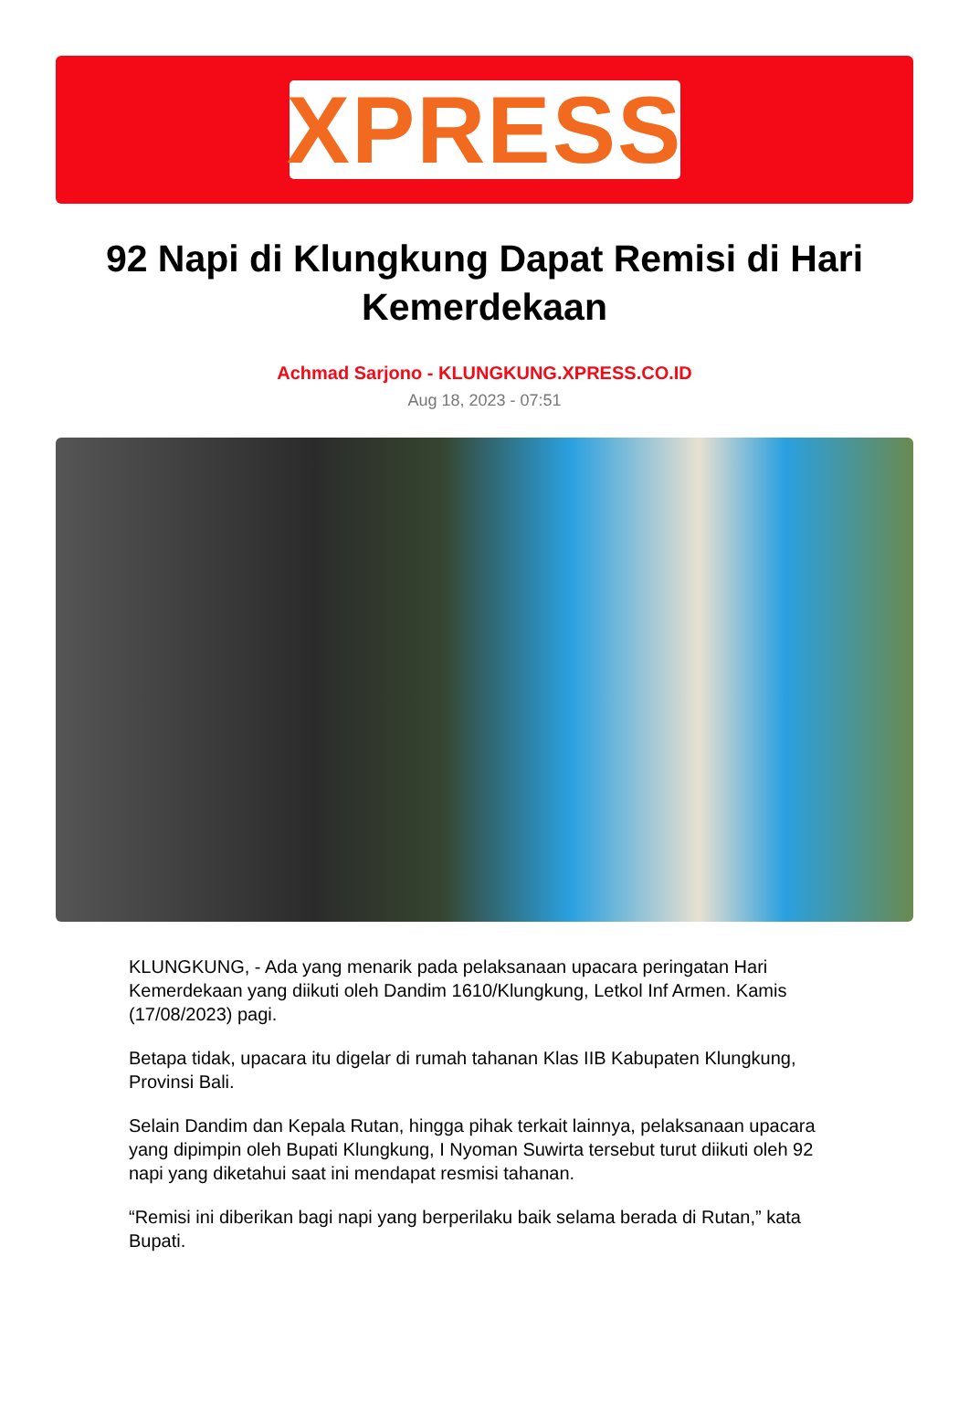XPRESS
92 Napi di Klungkung Dapat Remisi di Hari Kemerdekaan
Achmad Sarjono - KLUNGKUNG.XPRESS.CO.ID
Aug 18, 2023 - 07:51
KLUNGKUNG, - Ada yang menarik pada pelaksanaan upacara peringatan Hari Kemerdekaan yang diikuti oleh Dandim 1610/Klungkung, Letkol Inf Armen. Kamis (17/08/2023) pagi.
Betapa tidak, upacara itu digelar di rumah tahanan Klas IIB Kabupaten Klungkung, Provinsi Bali.
Selain Dandim dan Kepala Rutan, hingga pihak terkait lainnya, pelaksanaan upacara yang dipimpin oleh Bupati Klungkung, I Nyoman Suwirta tersebut turut diikuti oleh 92 napi yang diketahui saat ini mendapat resmisi tahanan.
“Remisi ini diberikan bagi napi yang berperilaku baik selama berada di Rutan,” kata Bupati.